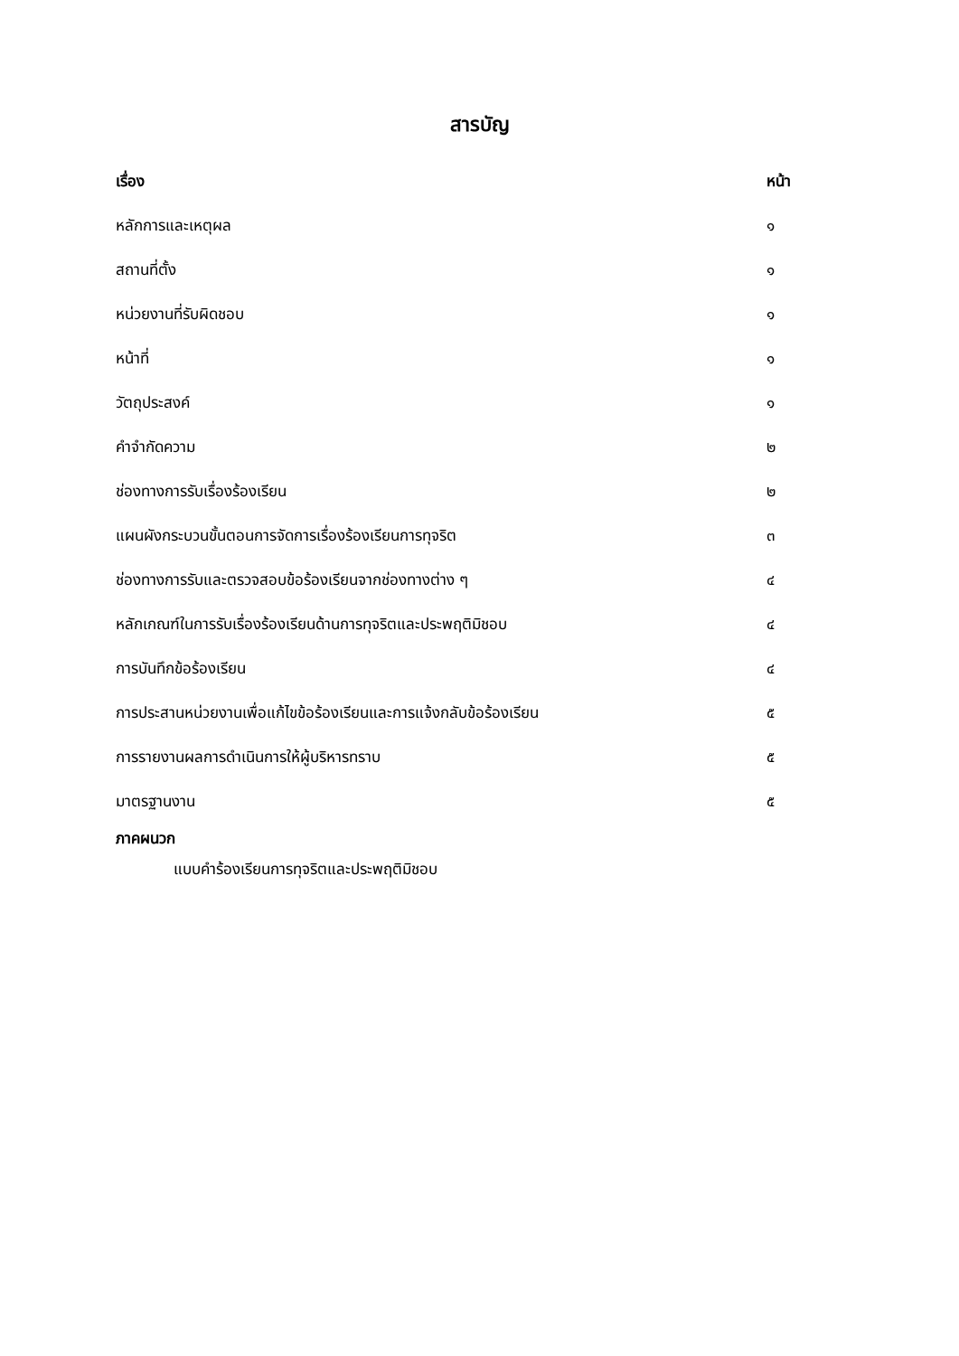สารบัญ
เรื่อง หน้า
หลักการและเหตุผล ๑
สถานที่ตั้ง ๑
หน่วยงานที่รับผิดชอบ ๑
หน้าที่ ๑
วัตถุประสงค์ ๑
คำจำกัดความ ๒
ช่องทางการรับเรื่องร้องเรียน ๒
แผนผังกระบวนขั้นตอนการจัดการเรื่องร้องเรียนการทุจริต ๓
ช่องทางการรับและตรวจสอบข้อร้องเรียนจากช่องทางต่าง ๆ ๔
หลักเกณฑ์ในการรับเรื่องร้องเรียนด้านการทุจริตและประพฤติมิชอบ ๔
การบันทึกข้อร้องเรียน ๔
การประสานหน่วยงานเพื่อแก้ไขข้อร้องเรียนและการแจ้งกลับข้อร้องเรียน ๕
การรายงานผลการดำเนินการให้ผู้บริหารทราบ ๕
มาตรฐานงาน ๕
ภาคผนวก
แบบคำร้องเรียนการทุจริตและประพฤติมิชอบ